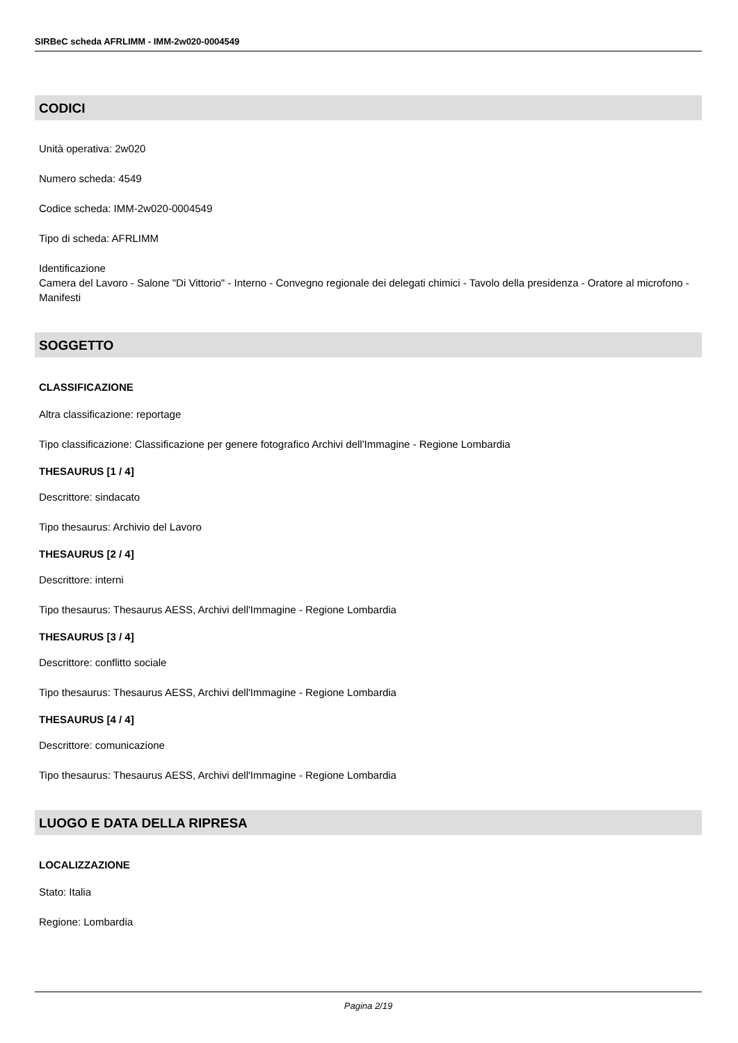SIRBeC scheda AFRLIMM - IMM-2w020-0004549
CODICI
Unità operativa: 2w020
Numero scheda: 4549
Codice scheda: IMM-2w020-0004549
Tipo di scheda: AFRLIMM
Identificazione
Camera del Lavoro - Salone "Di Vittorio" - Interno - Convegno regionale dei delegati chimici - Tavolo della presidenza - Oratore al microfono - Manifesti
SOGGETTO
CLASSIFICAZIONE
Altra classificazione: reportage
Tipo classificazione: Classificazione per genere fotografico Archivi dell'Immagine - Regione Lombardia
THESAURUS [1 / 4]
Descrittore: sindacato
Tipo thesaurus: Archivio del Lavoro
THESAURUS [2 / 4]
Descrittore: interni
Tipo thesaurus: Thesaurus AESS, Archivi dell'Immagine - Regione Lombardia
THESAURUS [3 / 4]
Descrittore: conflitto sociale
Tipo thesaurus: Thesaurus AESS, Archivi dell'Immagine - Regione Lombardia
THESAURUS [4 / 4]
Descrittore: comunicazione
Tipo thesaurus: Thesaurus AESS, Archivi dell'Immagine - Regione Lombardia
LUOGO E DATA DELLA RIPRESA
LOCALIZZAZIONE
Stato: Italia
Regione: Lombardia
Pagina 2/19